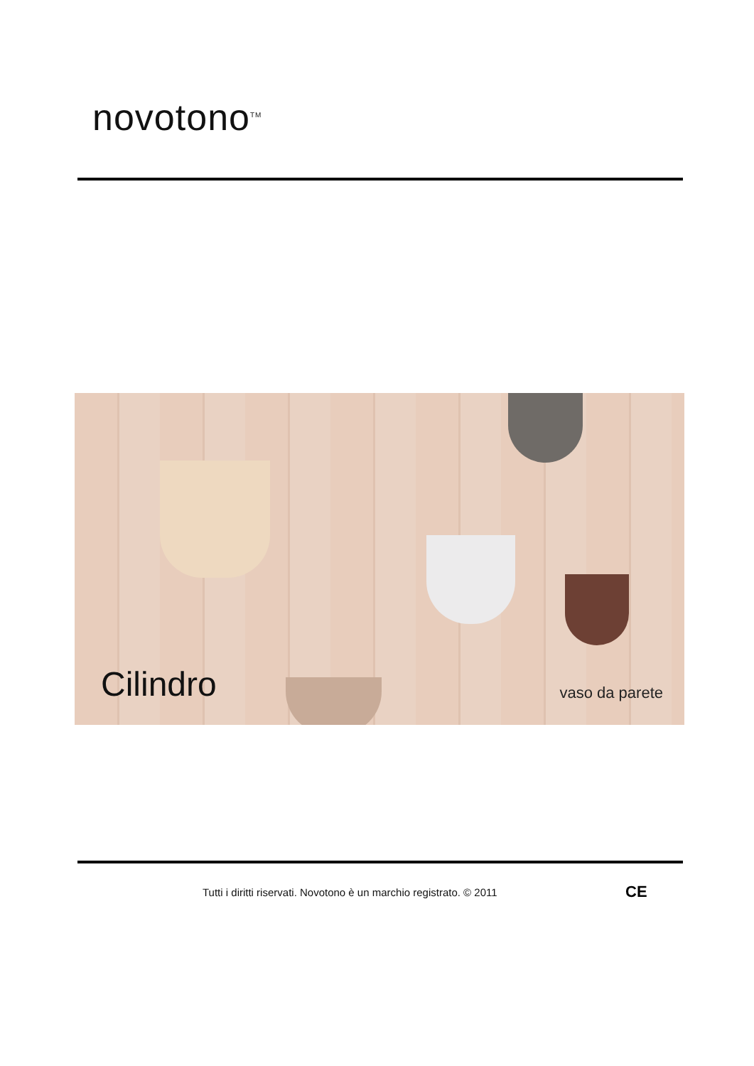novotono<sup>TM</sup>
Cilindro vaso da parete
Tutti i diritti riservati. Novotono è un marchio registrato. © 2011
CE